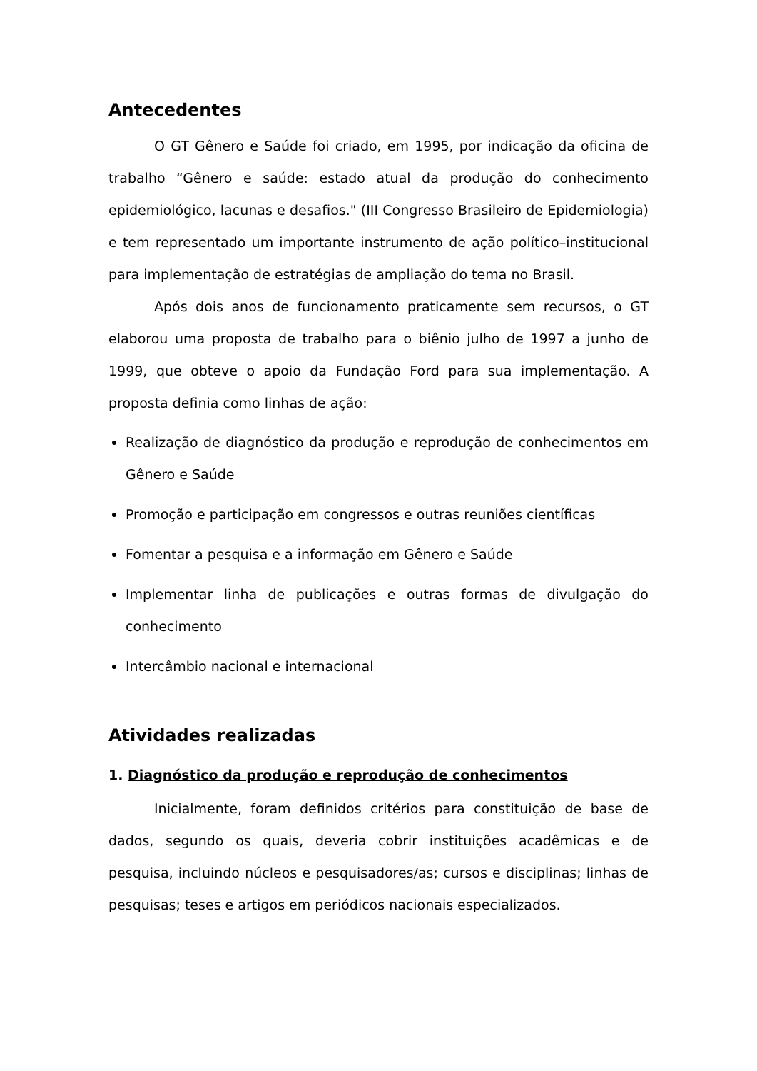Antecedentes
O GT Gênero e Saúde foi criado, em 1995, por indicação da oficina de trabalho “Gênero e saúde: estado atual da produção do conhecimento epidemiológico, lacunas e desafios." (III Congresso Brasileiro de Epidemiologia) e tem representado um importante instrumento de ação político–institucional para implementação de estratégias de ampliação do tema no Brasil.
Após dois anos de funcionamento praticamente sem recursos, o GT elaborou uma proposta de trabalho para o biênio julho de 1997 a junho de 1999, que obteve o apoio da Fundação Ford para sua implementação. A proposta definia como linhas de ação:
Realização de diagnóstico da produção e reprodução de conhecimentos em Gênero e Saúde
Promoção e participação em congressos e outras reuniões científicas
Fomentar a pesquisa e a informação em Gênero e Saúde
Implementar linha de publicações e outras formas de divulgação do conhecimento
Intercâmbio nacional e internacional
Atividades realizadas
1. Diagnóstico da produção e reprodução de conhecimentos
Inicialmente, foram definidos critérios para constituição de base de dados, segundo os quais, deveria cobrir instituições acadêmicas e de pesquisa, incluindo núcleos e pesquisadores/as; cursos e disciplinas; linhas de pesquisas; teses e artigos em periódicos nacionais especializados.